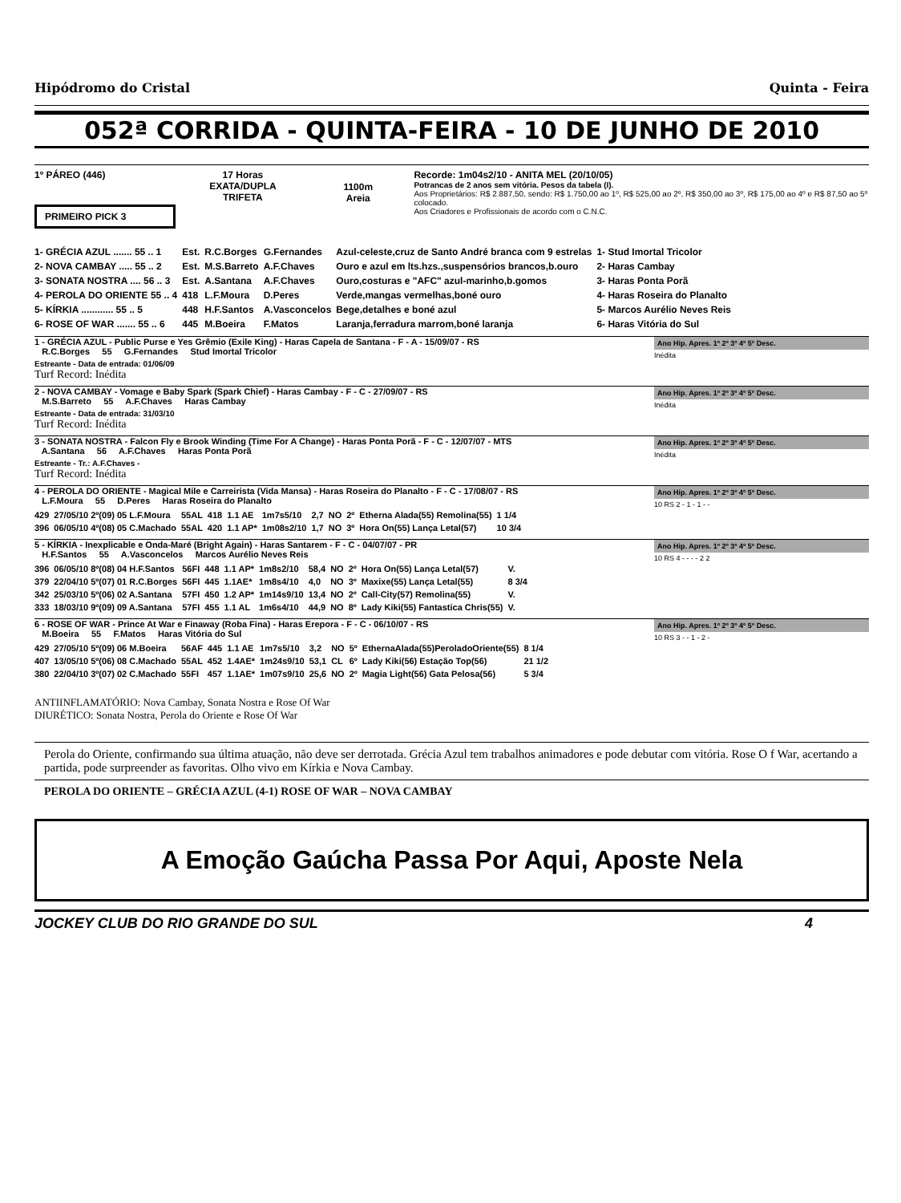Hipódromo do Cristal Quinta - Feira
052ª CORRIDA - QUINTA-FEIRA - 10 DE JUNHO DE 2010
1º PÁREO (446)
PRIMEIRO PICK 3
17 Horas
EXATA/DUPLA
TRIFETA
1100m
Areia
Recorde: 1m04s2/10 - ANITA MEL (20/10/05)
Potrancas de 2 anos sem vitória. Pesos da tabela (I).
Aos Proprietários: R$ 2.887,50, sendo: R$ 1.750,00 ao 1º, R$ 525,00 ao 2º, R$ 350,00 ao 3º, R$ 175,00 ao 4º e R$ 87,50 ao 5º colocado.
Aos Criadores e Profissionais de acordo com o C.N.C.
| 1- GRÉCIA AZUL ....... 55 .. 1 | Est. | R.C.Borges | G.Fernandes | Azul-celeste,cruz de Santo André branca com 9 estrelas | 1- Stud Imortal Tricolor |
| 2- NOVA CAMBAY ..... 55 .. 2 | Est. | M.S.Barreto | A.F.Chaves | Ouro e azul em lts.hzs.,suspensórios brancos,b.ouro | 2- Haras Cambay |
| 3- SONATA NOSTRA .... 56 .. 3 | Est. | A.Santana | A.F.Chaves | Ouro,costuras e "AFC" azul-marinho,b.gomos | 3- Haras Ponta Porã |
| 4- PEROLA DO ORIENTE 55 .. 4 | 418 | L.F.Moura | D.Peres | Verde,mangas vermelhas,boné ouro | 4- Haras Roseira do Planalto |
| 5- KÍRKIA ............ 55 .. 5 | 448 | H.F.Santos | A.Vasconcelos | Bege,detalhes e boné azul | 5- Marcos Aurélio Neves Reis |
| 6- ROSE OF WAR ....... 55 .. 6 | 445 | M.Boeira | F.Matos | Laranja,ferradura marrom,boné laranja | 6- Haras Vitória do Sul |
1 - GRÉCIA AZUL - Public Purse e Yes Grêmio (Exile King) - Haras Capela de Santana - F - A - 15/09/07 - RS
R.C.Borges 55 G.Fernandes Stud Imortal Tricolor Ano Hip. Apres. 1º 2º 3º 4º 5º Desc.
Inédita
Estreante - Data de entrada: 01/06/09
Turf Record: Inédita
2 - NOVA CAMBAY - Vomage e Baby Spark (Spark Chief) - Haras Cambay - F - C - 27/09/07 - RS
M.S.Barreto 55 A.F.Chaves Haras Cambay Ano Hip. Apres. 1º 2º 3º 4º 5º Desc.
Inédita
Estreante - Data de entrada: 31/03/10
Turf Record: Inédita
3 - SONATA NOSTRA - Falcon Fly e Brook Winding (Time For A Change) - Haras Ponta Porã - F - C - 12/07/07 - MTS
A.Santana 56 A.F.Chaves Haras Ponta Porã Ano Hip. Apres. 1º 2º 3º 4º 5º Desc.
Inédita
Estreante - Tr.: A.F.Chaves -
Turf Record: Inédita
4 - PEROLA DO ORIENTE - Magical Mile e Carreirista (Vida Mansa) - Haras Roseira do Planalto - F - C - 17/08/07 - RS
L.F.Moura 55 D.Peres Haras Roseira do Planalto Ano Hip. Apres. 1º 2º 3º 4º 5º Desc.
10 RS 2 - 1 - 1 - -
| 429 | 27/05/10 2º(09) 05 L.F.Moura | 55AL | 418 | 1.1 AE | 1m7s5/10 | 2,7 | NO | 2º | Etherna Alada(55) Remolina(55) | 1 1/4 |
| 396 | 06/05/10 4º(08) 05 C.Machado | 55AL | 420 | 1.1 AP* | 1m08s2/10 | 1,7 | NO | 3º | Hora On(55) Lança Letal(57) | 10 3/4 |
5 - KÍRKIA - Inexplicable e Onda-Maré (Bright Again) - Haras Santarem - F - C - 04/07/07 - PR
H.F.Santos 55 A.Vasconcelos Marcos Aurélio Neves Reis Ano Hip. Apres. 1º 2º 3º 4º 5º Desc.
10 RS 4 - - - - 2 2
| 396 | 06/05/10 8º(08) 04 H.F.Santos | 56FI | 448 | 1.1 AP* | 1m8s2/10 | 58,4 | NO | 2º | Hora On(55) Lança Letal(57) | V. |
| 379 | 22/04/10 5º(07) 01 R.C.Borges | 56FI | 445 | 1.1AE* | 1m8s4/10 | 4,0 | NO | 3º | Maxixe(55) Lança Letal(55) | 8 3/4 |
| 342 | 25/03/10 5º(06) 02 A.Santana | 57FI | 450 | 1.2 AP* | 1m14s9/10 | 13,4 | NO | 2º | Call-City(57) Remolina(55) | V. |
| 333 | 18/03/10 9º(09) 09 A.Santana | 57FI | 455 | 1.1 AL | 1m6s4/10 | 44,9 | NO | 8º | Lady Kiki(55) Fantastica Chris(55) | V. |
6 - ROSE OF WAR - Prince At War e Finaway (Roba Fina) - Haras Erepora - F - C - 06/10/07 - RS
M.Boeira 55 F.Matos Haras Vitória do Sul Ano Hip. Apres. 1º 2º 3º 4º 5º Desc.
10 RS 3 - - 1 - 2 -
| 429 | 27/05/10 5º(09) 06 M.Boeira | 56AF | 445 | 1.1 AE | 1m7s5/10 | 3,2 | NO | 5º | EthernaAlada(55)PeroladoOriente(55) | 8 1/4 |
| 407 | 13/05/10 5º(06) 08 C.Machado | 55AL | 452 | 1.4AE* | 1m24s9/10 | 53,1 | CL | 6º | Lady Kiki(56) Estação Top(56) | 21 1/2 |
| 380 | 22/04/10 3º(07) 02 C.Machado | 55FI | 457 | 1.1AE* | 1m07s9/10 | 25,6 | NO | 2º | Magia Light(56) Gata Pelosa(56) | 5 3/4 |
ANTIINFLAMATÓRIO: Nova Cambay, Sonata Nostra e Rose Of War
DIURÉTICO: Sonata Nostra, Perola do Oriente e Rose Of War
Perola do Oriente, confirmando sua última atuação, não deve ser derrotada. Grécia Azul tem trabalhos animadores e pode debutar com vitória. Rose O f War, acertando a partida, pode surpreender as favoritas. Olho vivo em Kírkia e Nova Cambay.
PEROLA DO ORIENTE – GRÉCIA AZUL (4-1) ROSE OF WAR – NOVA CAMBAY
A Emoção Gaúcha Passa Por Aqui, Aposte Nela
JOCKEY CLUB DO RIO GRANDE DO SUL 4